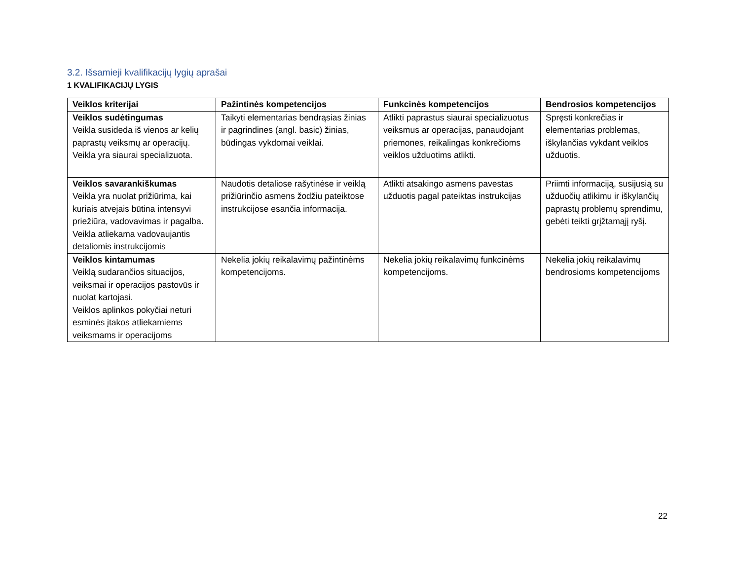3.2. Išsamieji kvalifikacijų lygių aprašai
1 KVALIFIKACIJŲ LYGIS
| Veiklos kriterijai | Pažintinės kompetencijos | Funkcinės kompetencijos | Bendrosios kompetencijos |
| --- | --- | --- | --- |
| Veiklos sudėtingumas Veikla susideda iš vienos ar kelių paprastų veiksmų ar operacijų. Veikla yra siaurai specializuota. | Taikyti elementarias bendrąsias žinias ir pagrindines (angl. basic) žinias, būdingas vykdomai veiklai. | Atlikti paprastus siaurai specializuotus veiksmus ar operacijas, panaudojant priemones, reikalingas konkrečioms veiklos užduotims atlikti. | Spręsti konkrečias ir elementarias problemas, iškylančias vykdant veiklos užduotis. |
| Veiklos savarankiškumas Veikla yra nuolat prižiūrima, kai kuriais atvejais būtina intensyvi priežiūra, vadovavimas ir pagalba. Veikla atliekama vadovaujantis detaliomis instrukcijomis | Naudotis detaliose rašytinėse ir veiklą prižiūrinčio asmens žodžiu pateiktose instrukcijose esančia informacija. | Atlikti atsakingo asmens pavestas užduotis pagal pateiktas instrukcijas | Priimti informaciją, susijusią su užduočių atlikimu ir iškylančių paprastų problemų sprendimu, gebėti teikti grįžtamąjį ryšį. |
| Veiklos kintamumas Veiklą sudarančios situacijos, veiksmai ir operacijos pastovūs ir nuolat kartojasi. Veiklos aplinkos pokyčiai neturi esminės įtakos atliekamiems veiksmams ir operacijoms | Nekelia jokių reikalavimų pažintinėms kompetencijoms. | Nekelia jokių reikalavimų funkcinėms kompetencijoms. | Nekelia jokių reikalavimų bendrosioms kompetencijoms |
22